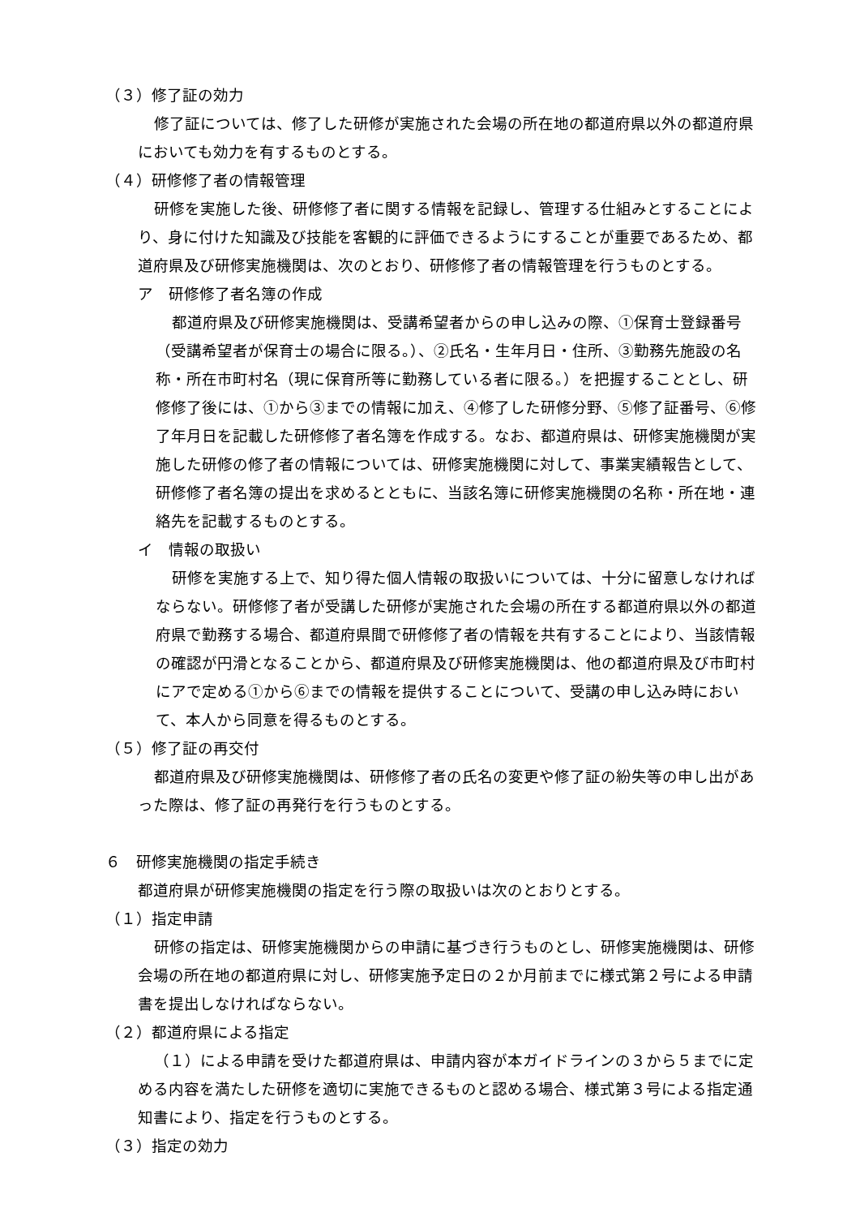（３）修了証の効力
修了証については、修了した研修が実施された会場の所在地の都道府県以外の都道府県においても効力を有するものとする。
（４）研修修了者の情報管理
研修を実施した後、研修修了者に関する情報を記録し、管理する仕組みとすることにより、身に付けた知識及び技能を客観的に評価できるようにすることが重要であるため、都道府県及び研修実施機関は、次のとおり、研修修了者の情報管理を行うものとする。
ア　研修修了者名簿の作成
都道府県及び研修実施機関は、受講希望者からの申し込みの際、①保育士登録番号（受講希望者が保育士の場合に限る。）、②氏名・生年月日・住所、③勤務先施設の名称・所在市町村名（現に保育所等に勤務している者に限る。）を把握することとし、研修修了後には、①から③までの情報に加え、④修了した研修分野、⑤修了証番号、⑥修了年月日を記載した研修修了者名簿を作成する。なお、都道府県は、研修実施機関が実施した研修の修了者の情報については、研修実施機関に対して、事業実績報告として、研修修了者名簿の提出を求めるとともに、当該名簿に研修実施機関の名称・所在地・連絡先を記載するものとする。
イ　情報の取扱い
研修を実施する上で、知り得た個人情報の取扱いについては、十分に留意しなければならない。研修修了者が受講した研修が実施された会場の所在する都道府県以外の都道府県で勤務する場合、都道府県間で研修修了者の情報を共有することにより、当該情報の確認が円滑となることから、都道府県及び研修実施機関は、他の都道府県及び市町村にアで定める①から⑥までの情報を提供することについて、受講の申し込み時において、本人から同意を得るものとする。
（５）修了証の再交付
都道府県及び研修実施機関は、研修修了者の氏名の変更や修了証の紛失等の申し出があった際は、修了証の再発行を行うものとする。
６　研修実施機関の指定手続き
都道府県が研修実施機関の指定を行う際の取扱いは次のとおりとする。
（１）指定申請
研修の指定は、研修実施機関からの申請に基づき行うものとし、研修実施機関は、研修会場の所在地の都道府県に対し、研修実施予定日の２か月前までに様式第２号による申請書を提出しなければならない。
（２）都道府県による指定
（１）による申請を受けた都道府県は、申請内容が本ガイドラインの３から５までに定める内容を満たした研修を適切に実施できるものと認める場合、様式第３号による指定通知書により、指定を行うものとする。
（３）指定の効力